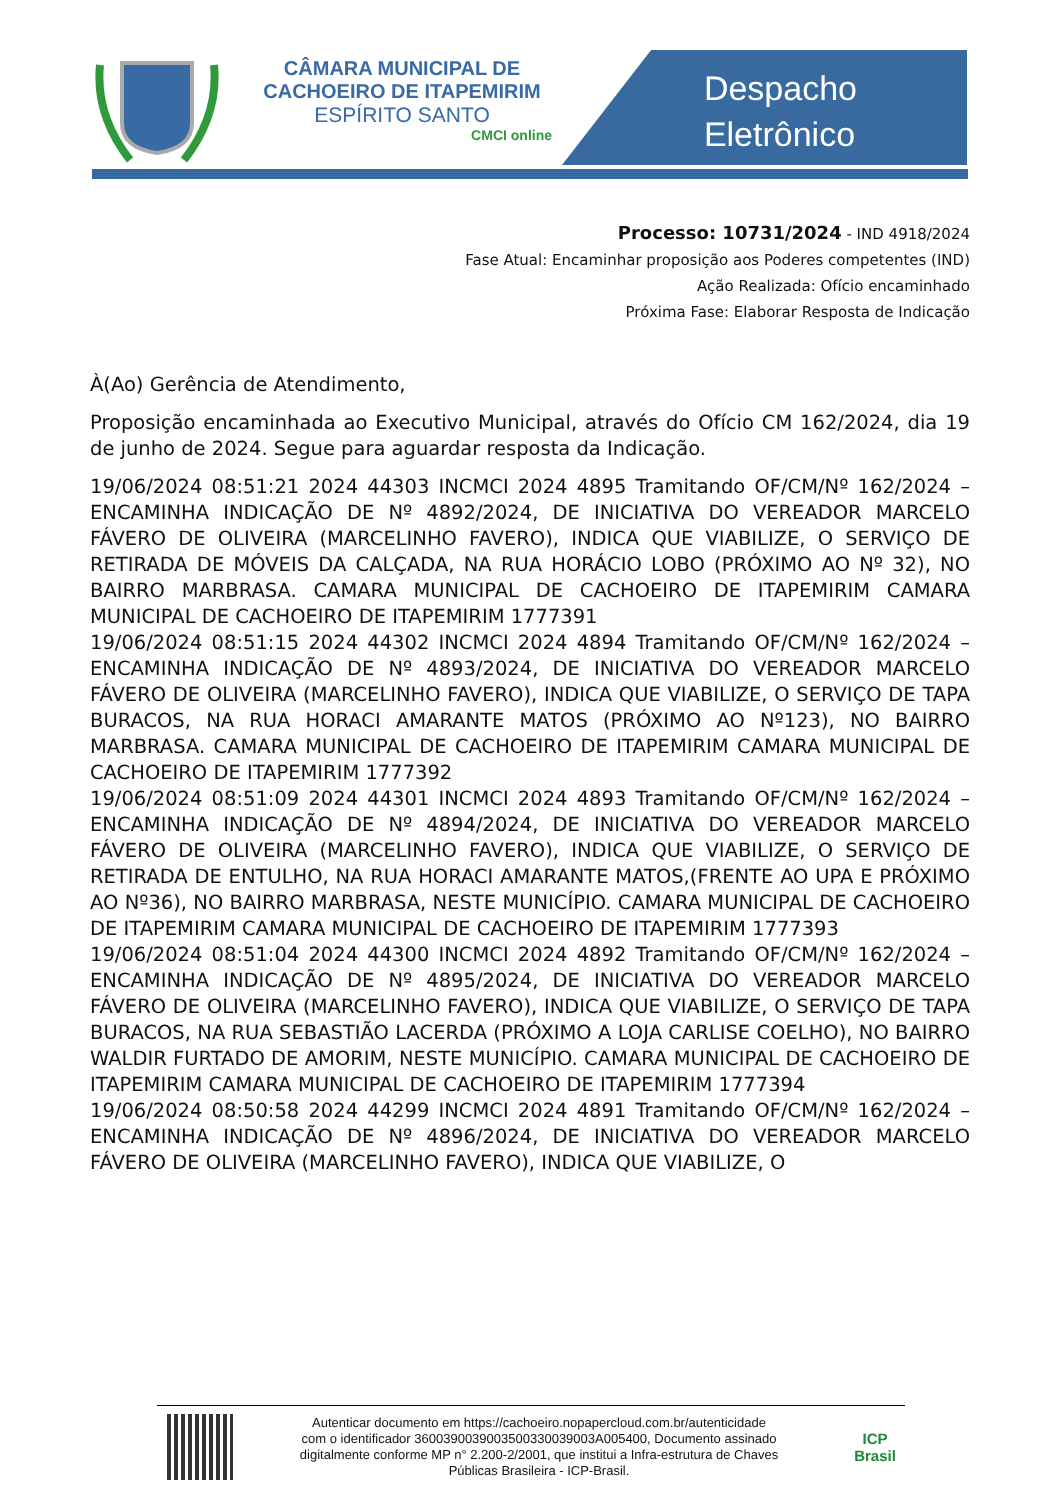CÂMARA MUNICIPAL DE CACHOEIRO DE ITAPEMIRIM
ESPÍRITO SANTO
CMCI online
Despacho
Eletrônico
Processo: 10731/2024 - IND 4918/2024
Fase Atual: Encaminhar proposição aos Poderes competentes (IND)
Ação Realizada: Ofício encaminhado
Próxima Fase: Elaborar Resposta de Indicação
À(Ao) Gerência de Atendimento,
Proposição encaminhada ao Executivo Municipal, através do Ofício CM 162/2024, dia 19 de junho de 2024. Segue para aguardar resposta da Indicação.
19/06/2024 08:51:21 2024 44303 INCMCI 2024 4895 Tramitando OF/CM/Nº 162/2024 – ENCAMINHA INDICAÇÃO DE Nº 4892/2024, DE INICIATIVA DO VEREADOR MARCELO FÁVERO DE OLIVEIRA (MARCELINHO FAVERO), INDICA QUE VIABILIZE, O SERVIÇO DE RETIRADA DE MÓVEIS DA CALÇADA, NA RUA HORÁCIO LOBO (PRÓXIMO AO Nº 32), NO BAIRRO MARBRASA. CAMARA MUNICIPAL DE CACHOEIRO DE ITAPEMIRIM CAMARA MUNICIPAL DE CACHOEIRO DE ITAPEMIRIM 1777391
19/06/2024 08:51:15 2024 44302 INCMCI 2024 4894 Tramitando OF/CM/Nº 162/2024 – ENCAMINHA INDICAÇÃO DE Nº 4893/2024, DE INICIATIVA DO VEREADOR MARCELO FÁVERO DE OLIVEIRA (MARCELINHO FAVERO), INDICA QUE VIABILIZE, O SERVIÇO DE TAPA BURACOS, NA RUA HORACI AMARANTE MATOS (PRÓXIMO AO Nº123), NO BAIRRO MARBRASA. CAMARA MUNICIPAL DE CACHOEIRO DE ITAPEMIRIM CAMARA MUNICIPAL DE CACHOEIRO DE ITAPEMIRIM 1777392
19/06/2024 08:51:09 2024 44301 INCMCI 2024 4893 Tramitando OF/CM/Nº 162/2024 – ENCAMINHA INDICAÇÃO DE Nº 4894/2024, DE INICIATIVA DO VEREADOR MARCELO FÁVERO DE OLIVEIRA (MARCELINHO FAVERO), INDICA QUE VIABILIZE, O SERVIÇO DE RETIRADA DE ENTULHO, NA RUA HORACI AMARANTE MATOS,(FRENTE AO UPA E PRÓXIMO AO Nº36), NO BAIRRO MARBRASA, NESTE MUNICÍPIO. CAMARA MUNICIPAL DE CACHOEIRO DE ITAPEMIRIM CAMARA MUNICIPAL DE CACHOEIRO DE ITAPEMIRIM 1777393
19/06/2024 08:51:04 2024 44300 INCMCI 2024 4892 Tramitando OF/CM/Nº 162/2024 – ENCAMINHA INDICAÇÃO DE Nº 4895/2024, DE INICIATIVA DO VEREADOR MARCELO FÁVERO DE OLIVEIRA (MARCELINHO FAVERO), INDICA QUE VIABILIZE, O SERVIÇO DE TAPA BURACOS, NA RUA SEBASTIÃO LACERDA (PRÓXIMO A LOJA CARLISE COELHO), NO BAIRRO WALDIR FURTADO DE AMORIM, NESTE MUNICÍPIO. CAMARA MUNICIPAL DE CACHOEIRO DE ITAPEMIRIM CAMARA MUNICIPAL DE CACHOEIRO DE ITAPEMIRIM 1777394
19/06/2024 08:50:58 2024 44299 INCMCI 2024 4891 Tramitando OF/CM/Nº 162/2024 – ENCAMINHA INDICAÇÃO DE Nº 4896/2024, DE INICIATIVA DO VEREADOR MARCELO FÁVERO DE OLIVEIRA (MARCELINHO FAVERO), INDICA QUE VIABILIZE, O
Autenticar documento em https://cachoeiro.nopapercloud.com.br/autenticidade
com o identificador 360039003900350033003900​3A005400, Documento assinado
digitalmente conforme MP n° 2.200-2/2001, que institui a Infra-estrutura de Chaves
Públicas Brasileira - ICP-Brasil.
ICP
Brasil